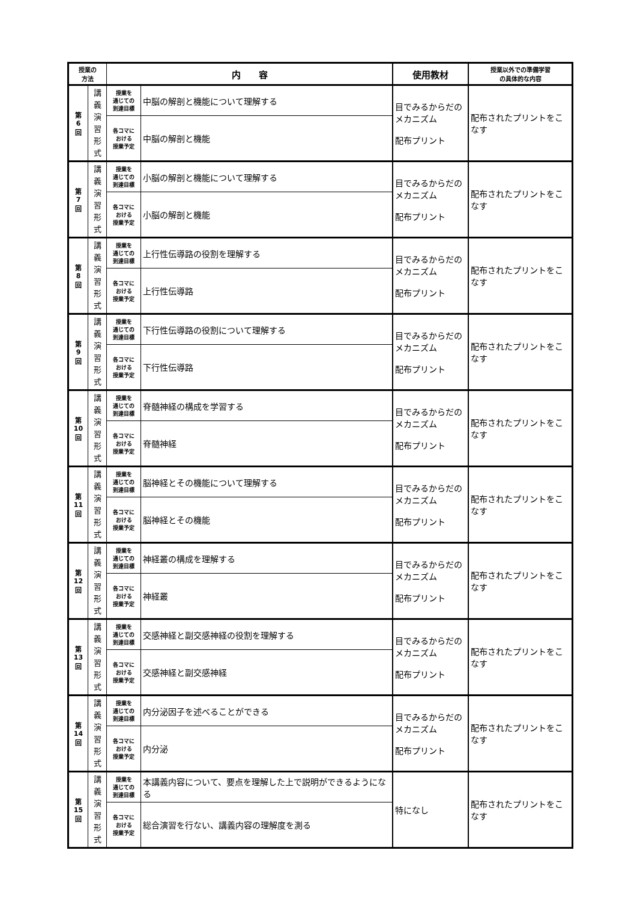| 授業の 方法 | | 内 容 | | 使用教材 | 授業以外での準備学習 の具体的な内容 |
| --- | --- | --- | --- | --- | --- |
| 第 6 回 | 講 義 演 習 形 式 | 授業を 通じての 到達目標 | 中脳の解剖と機能について理解する | 目でみるからだのメカニズム 配布プリント | 配布されたプリントをこなす |
| | | 各コマに おける 授業予定 | 中脳の解剖と機能 | | |
| 第 7 回 | 講 義 演 習 形 式 | 授業を 通じての 到達目標 | 小脳の解剖と機能について理解する | 目でみるからだのメカニズム 配布プリント | 配布されたプリントをこなす |
| | | 各コマに おける 授業予定 | 小脳の解剖と機能 | | |
| 第 8 回 | 講 義 演 習 形 式 | 授業を 通じての 到達目標 | 上行性伝導路の役割を理解する | 目でみるからだのメカニズム 配布プリント | 配布されたプリントをこなす |
| | | 各コマに おける 授業予定 | 上行性伝導路 | | |
| 第 9 回 | 講 義 演 習 形 式 | 授業を 通じての 到達目標 | 下行性伝導路の役割について理解する | 目でみるからだのメカニズム 配布プリント | 配布されたプリントをこなす |
| | | 各コマに おける 授業予定 | 下行性伝導路 | | |
| 第 10 回 | 講 義 演 習 形 式 | 授業を 通じての 到達目標 | 脊髄神経の構成を学習する | 目でみるからだのメカニズム 配布プリント | 配布されたプリントをこなす |
| | | 各コマに おける 授業予定 | 脊髄神経 | | |
| 第 11 回 | 講 義 演 習 形 式 | 授業を 通じての 到達目標 | 脳神経とその機能について理解する | 目でみるからだのメカニズム 配布プリント | 配布されたプリントをこなす |
| | | 各コマに おける 授業予定 | 脳神経とその機能 | | |
| 第 12 回 | 講 義 演 習 形 式 | 授業を 通じての 到達目標 | 神経叢の構成を理解する | 目でみるからだのメカニズム 配布プリント | 配布されたプリントをこなす |
| | | 各コマに おける 授業予定 | 神経叢 | | |
| 第 13 回 | 講 義 演 習 形 式 | 授業を 通じての 到達目標 | 交感神経と副交感神経の役割を理解する | 目でみるからだのメカニズム 配布プリント | 配布されたプリントをこなす |
| | | 各コマに おける 授業予定 | 交感神経と副交感神経 | | |
| 第 14 回 | 講 義 演 習 形 式 | 授業を 通じての 到達目標 | 内分泌因子を述べることができる | 目でみるからだのメカニズム 配布プリント | 配布されたプリントをこなす |
| | | 各コマに おける 授業予定 | 内分泌 | | |
| 第 15 回 | 講 義 演 習 形 式 | 授業を 通じての 到達目標 | 本講義内容について、要点を理解した上で説明ができるようになる | 特になし | 配布されたプリントをこなす |
| | | 各コマに おける 授業予定 | 総合演習を行ない、講義内容の理解度を測る | | |